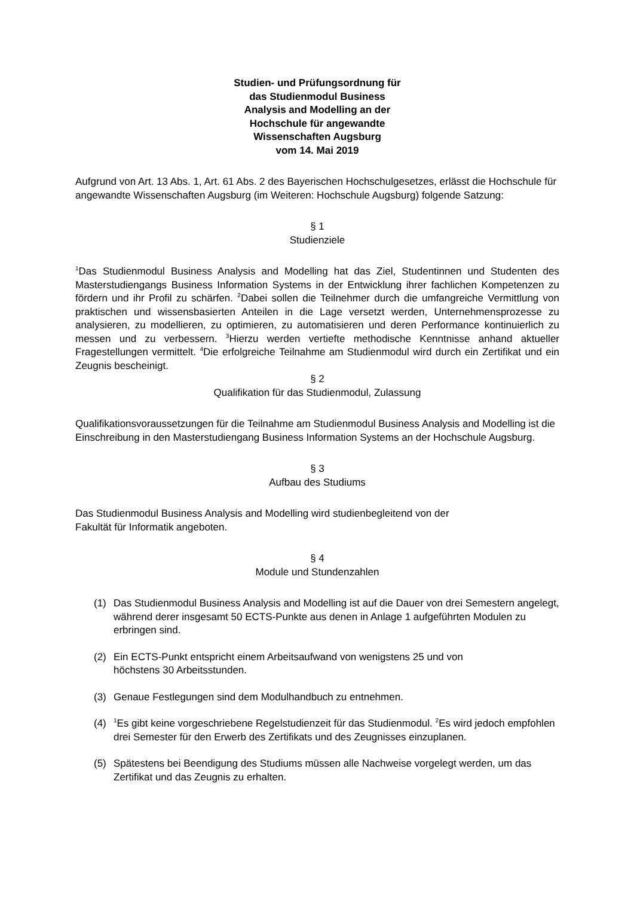Studien- und Prüfungsordnung für
das Studienmodul Business
Analysis and Modelling an der
Hochschule für angewandte
Wissenschaften Augsburg
vom 14. Mai 2019
Aufgrund von Art. 13 Abs. 1, Art. 61 Abs. 2 des Bayerischen Hochschulgesetzes, erlässt die Hochschule für angewandte Wissenschaften Augsburg (im Weiteren: Hochschule Augsburg) folgende Satzung:
§ 1
Studienziele
<sup>1</sup> Das Studienmodul Business Analysis and Modelling hat das Ziel, Studentinnen und Studenten des Masterstudiengangs Business Information Systems in der Entwicklung ihrer fachlichen Kompetenzen zu fördern und ihr Profil zu schärfen. <sup>2</sup>Dabei sollen die Teilnehmer durch die umfangreiche Vermittlung von praktischen und wissensbasierten Anteilen in die Lage versetzt werden, Unternehmensprozesse zu analysieren, zu modellieren, zu optimieren, zu automatisieren und deren Performance kontinuierlich zu messen und zu verbessern. <sup>3</sup>Hierzu werden vertiefte methodische Kenntnisse anhand aktueller Fragestellungen vermittelt. <sup>4</sup>Die erfolgreiche Teilnahme am Studienmodul wird durch ein Zertifikat und ein Zeugnis bescheinigt.
§ 2
Qualifikation für das Studienmodul, Zulassung
Qualifikationsvoraussetzungen für die Teilnahme am Studienmodul Business Analysis and Modelling ist die Einschreibung in den Masterstudiengang Business Information Systems an der Hochschule Augsburg.
§ 3
Aufbau des Studiums
Das Studienmodul Business Analysis and Modelling wird studienbegleitend von der
Fakultät für Informatik angeboten.
§ 4
Module und Stundenzahlen
(1) Das Studienmodul Business Analysis and Modelling ist auf die Dauer von drei Semestern angelegt, während derer insgesamt 50 ECTS-Punkte aus denen in Anlage 1 aufgeführten Modulen zu erbringen sind.
(2) Ein ECTS-Punkt entspricht einem Arbeitsaufwand von wenigstens 25 und von
höchstens 30 Arbeitsstunden.
(3) Genaue Festlegungen sind dem Modulhandbuch zu entnehmen.
(4) <sup>1</sup>Es gibt keine vorgeschriebene Regelstudienzeit für das Studienmodul. <sup>2</sup>Es wird jedoch empfohlen drei Semester für den Erwerb des Zertifikats und des Zeugnisses einzuplanen.
(5) Spätestens bei Beendigung des Studiums müssen alle Nachweise vorgelegt werden, um das Zertifikat und das Zeugnis zu erhalten.